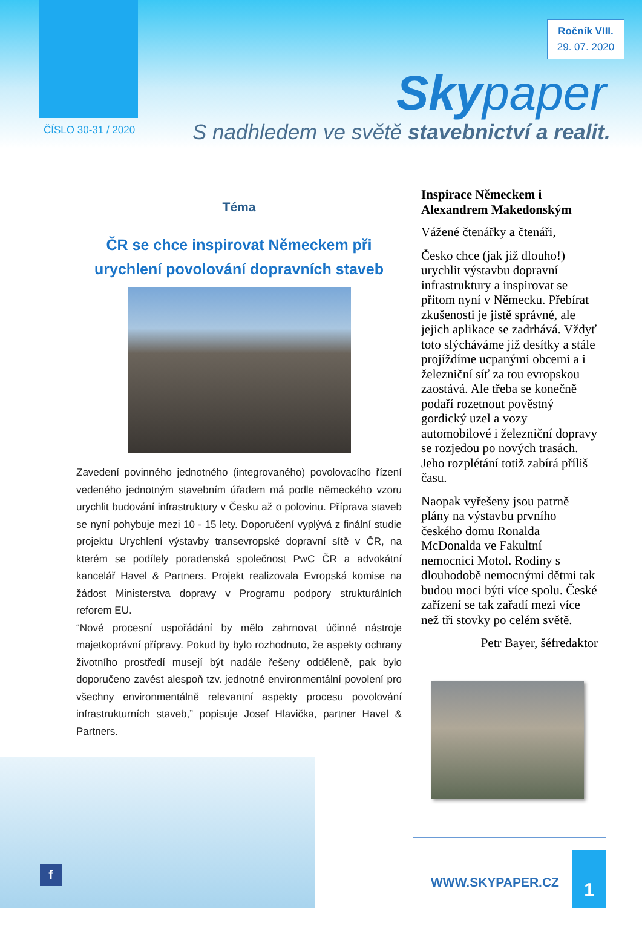Ročník VIII.
29. 07. 2020
Skypaper
ČÍSLO 30-31 / 2020
S nadhledem ve světě stavebnictví a realit.
Téma
ČR se chce inspirovat Německem při urychlení povolování dopravních staveb
Zavedení povinného jednotného (integrovaného) povolovacího řízení vedeného jednotným stavebním úřadem má podle německého vzoru urychlit budování infrastruktury v Česku až o polovinu. Příprava staveb se nyní pohybuje mezi 10 - 15 lety. Doporučení vyplývá z finální studie projektu Urychlení výstavby transevropské dopravní sítě v ČR, na kterém se podílely poradenská společnost PwC ČR a advokátní kancelář Havel & Partners. Projekt realizovala Evropská komise na žádost Ministerstva dopravy v Programu podpory strukturálních reforem EU.
“Nové procesní uspořádání by mělo zahrnovat účinné nástroje majetkoprávní přípravy. Pokud by bylo rozhodnuto, že aspekty ochrany životního prostředí musejí být nadále řešeny odděleně, pak bylo doporučeno zavést alespoň tzv. jednotné environmentální povolení pro všechny environmentálně relevantní aspekty procesu povolování infrastrukturních staveb,” popisuje Josef Hlavička, partner Havel & Partners.
Inspirace Německem i Alexandrem Makedonským
Vážené čtenářky a čtenáři,
Česko chce (jak již dlouho!) urychlit výstavbu dopravní infrastruktury a inspirovat se přitom nyní v Německu. Přebírat zkušenosti je jistě správné, ale jejich aplikace se zadrhává. Vždyť toto slýcháváme již desítky a stále projíždíme ucpanými obcemi a i železniční síť za tou evropskou zaostává. Ale třeba se konečně podaří rozetnout pověstný gordický uzel a vozy automobilové i železniční dopravy se rozjedou po nových trasách. Jeho rozplétání totiž zabírá příliš času.
Naopak vyřešeny jsou patrně plány na výstavbu prvního českého domu Ronalda McDonalda ve Fakultní nemocnici Motol. Rodiny s dlouhodobě nemocnými dětmi tak budou moci býti více spolu. České zařízení se tak zařadí mezi více než tři stovky po celém světě.
Petr Bayer, šéfredaktor
f
WWW.SKYPAPER.CZ
1